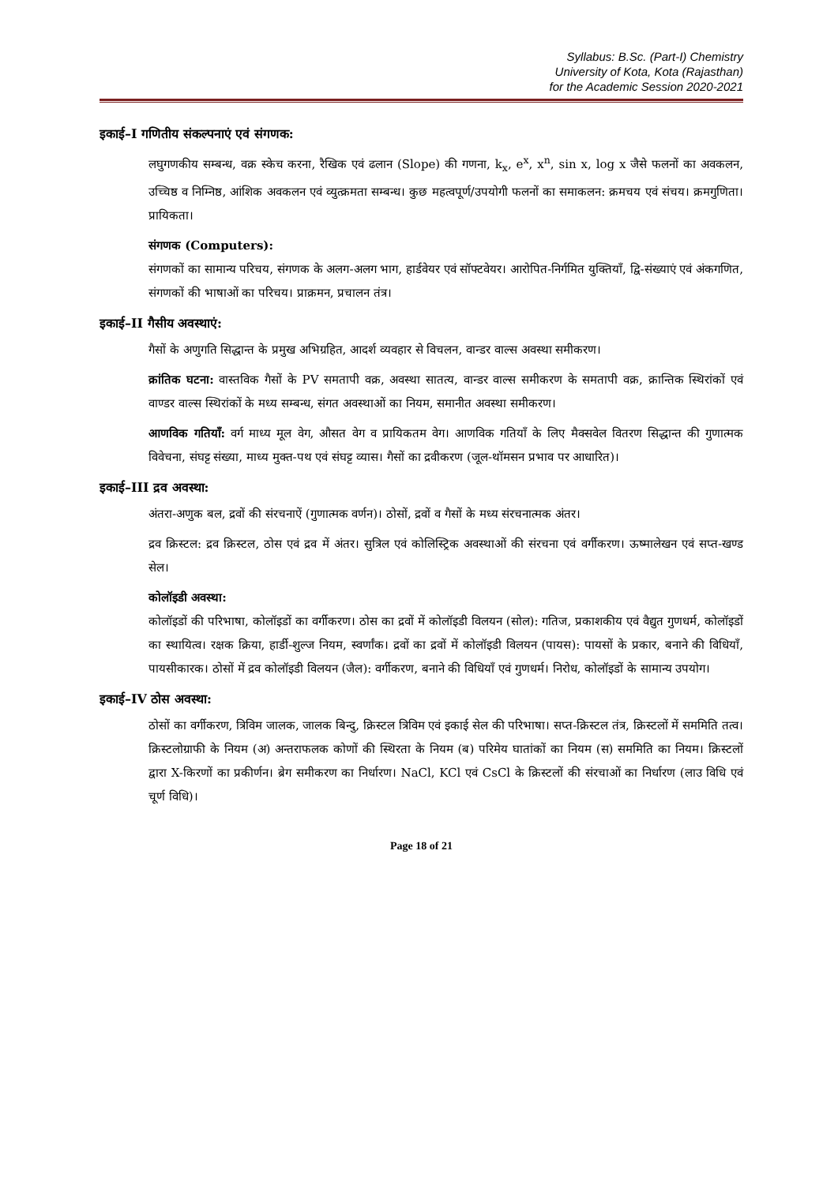Syllabus: B.Sc. (Part-I) Chemistry
University of Kota, Kota (Rajasthan)
for the Academic Session 2020-2021
इकाई–I गणितीय संकल्पनाएं एवं संगणक:
लघुगणकीय सम्बन्ध, वक्र स्केच करना, रैखिक एवं ढलान (Slope) की गणना, k<sub>x</sub>, e<sup>x</sup>, x<sup>n</sup>, sin x, log x जैसे फलनों का अवकलन, उच्चिष्ठ व निम्निष्ठ, आंशिक अवकलन एवं व्युत्क्रमता सम्बन्ध। कुछ महत्वपूर्ण/उपयोगी फलनों का समाकलन: क्रमचय एवं संचय। क्रमगुणिता। प्रायिकता।
संगणक (Computers):
संगणकों का सामान्य परिचय, संगणक के अलग-अलग भाग, हार्डवेयर एवं सॉफ्टवेयर। आरोपित-निर्गमित युक्तियाँ, द्वि-संख्याएं एवं अंकगणित, संगणकों की भाषाओं का परिचय। प्राक्रमन, प्रचालन तंत्र।
इकाई–II गैसीय अवस्थाएं:
गैसों के अणुगति सिद्धान्त के प्रमुख अभिग्रहित, आदर्श व्यवहार से विचलन, वान्डर वाल्स अवस्था समीकरण।
क्रांतिक घटना: वास्तविक गैसों के PV समतापी वक्र, अवस्था सातत्य, वान्डर वाल्स समीकरण के समतापी वक्र, क्रान्तिक स्थिरांकों एवं वाण्डर वाल्स स्थिरांकों के मध्य सम्बन्ध, संगत अवस्थाओं का नियम, समानीत अवस्था समीकरण।
आणविक गतियाँ: वर्ग माध्य मूल वेग, औसत वेग व प्रायिकतम वेग। आणविक गतियाँ के लिए मैक्सवेल वितरण सिद्धान्त की गुणात्मक विवेचना, संघट्ट संख्या, माध्य मुक्त-पथ एवं संघट्ट व्यास। गैसों का द्रवीकरण (जूल-थॉमसन प्रभाव पर आधारित)।
इकाई–III द्रव अवस्था:
अंतरा-अणुक बल, द्रवों की संरचनाऐं (गुणात्मक वर्णन)। ठोसों, द्रवों व गैसों के मध्य संरचनात्मक अंतर।
द्रव क्रिस्टल: द्रव क्रिस्टल, ठोस एवं द्रव में अंतर। सुत्रिल एवं कोलिस्ट्रिक अवस्थाओं की संरचना एवं वर्गीकरण। ऊष्मालेखन एवं सप्त-खण्ड सेल।
कोलॉइडी अवस्था:
कोलॉइडों की परिभाषा, कोलॉइडों का वर्गीकरण। ठोस का द्रवों में कोलॉइडी विलयन (सोल): गतिज, प्रकाशकीय एवं वैद्युत गुणधर्म, कोलॉइडों का स्थायित्व। रक्षक क्रिया, हार्डी-शुल्ज नियम, स्वर्णांक। द्रवों का द्रवों में कोलॉइडी विलयन (पायस): पायसों के प्रकार, बनाने की विधियाँ, पायसीकारक। ठोसों में द्रव कोलॉइडी विलयन (जैल): वर्गीकरण, बनाने की विधियाँ एवं गुणधर्म। निरोध, कोलॉइडों के सामान्य उपयोग।
इकाई–IV ठोस अवस्था:
ठोसों का वर्गीकरण, त्रिविम जालक, जालक बिन्दु, क्रिस्टल त्रिविम एवं इकाई सेल की परिभाषा। सप्त-क्रिस्टल तंत्र, क्रिस्टलों में सममिति तत्व। क्रिस्टलोग्राफी के नियम (अ) अन्तराफलक कोणों की स्थिरता के नियम (ब) परिमेय घातांकों का नियम (स) सममिति का नियम। क्रिस्टलों द्वारा X-किरणों का प्रकीर्णन। ब्रेग समीकरण का निर्धारण। NaCl, KCl एवं CsCl के क्रिस्टलों की संरचाओं का निर्धारण (लाउ विधि एवं चूर्ण विधि)।
Page 18 of 21